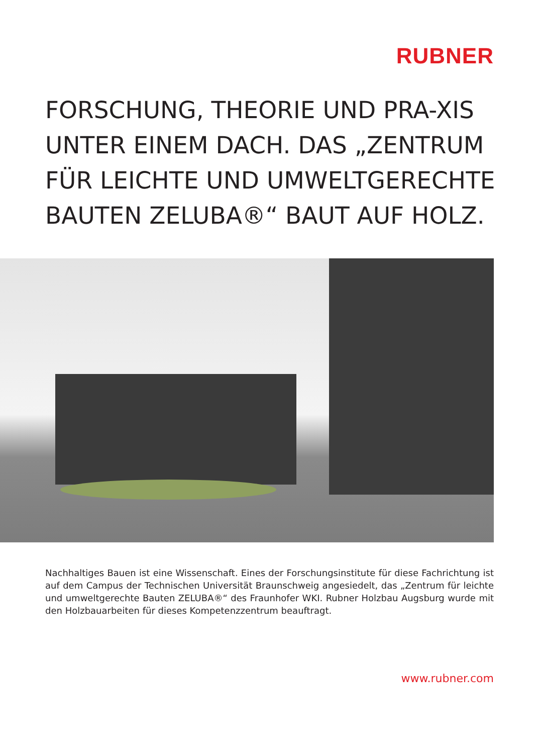RUBNER
FORSCHUNG, THEORIE UND PRA-XIS UNTER EINEM DACH. DAS „ZENTRUM FÜR LEICHTE UND UMWELTGERECHTE BAUTEN ZELUBA®“ BAUT AUF HOLZ.
Nachhaltiges Bauen ist eine Wissenschaft. Eines der Forschungsinstitute für diese Fachrichtung ist auf dem Campus der Technischen Universität Braunschweig angesiedelt, das „Zentrum für leichte und umweltgerechte Bauten ZELUBA®“ des Fraunhofer WKI. Rubner Holzbau Augsburg wurde mit den Holzbauarbeiten für dieses Kompetenzzentrum beauftragt.
www.rubner.com